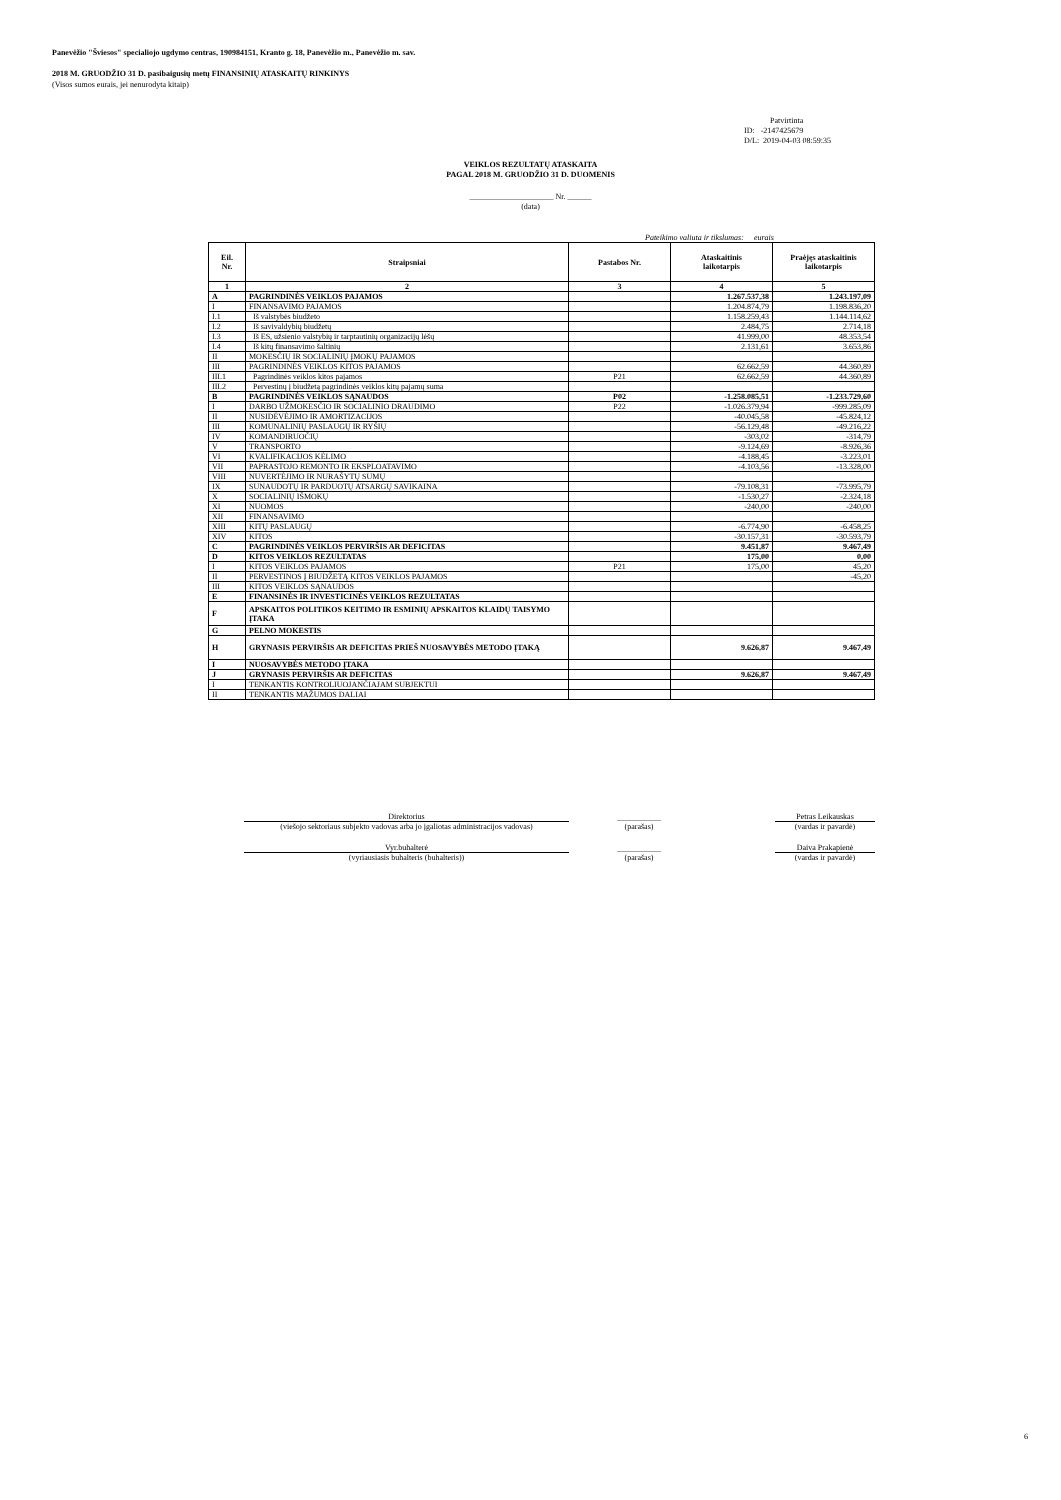Panevėžio "Šviesos" specialiojo ugdymo centras, 190984151, Kranto g. 18, Panevėžio m., Panevėžio m. sav.
2018 M. GRUODŽIO 31 D. pasibaigusių metų FINANSINIŲ ATASKAITŲ RINKINYS
(Visos sumos eurais, jei nenurodyta kitaip)
Patvirtinta
ID: -2147425679
D/L: 2019-04-03 08:59:35
VEIKLOS REZULTATŲ ATASKAITA
PAGAL 2018 M. GRUODŽIO 31 D. DUOMENIS
_____________________ Nr. ______
(data)
Pateikimo valiuta ir tikslumas: eurais
| Eil. Nr. | Straipsniai | Pastabos Nr. | Ataskaitinis laikotarpis | Praėjęs ataskaitinis laikotarpis |
| --- | --- | --- | --- | --- |
| 1 | 2 | 3 | 4 | 5 |
| A | PAGRINDINĖS VEIKLOS PAJAMOS | | 1.267.537,38 | 1.243.197,09 |
| I | FINANSAVIMO PAJAMOS | | 1.204.874,79 | 1.198.836,20 |
| I.1 | Iš valstybės biudžeto | | 1.158.259,43 | 1.144.114,62 |
| I.2 | Iš savivaldybių biudžetų | | 2.484,75 | 2.714,18 |
| I.3 | Iš ES, užsienio valstybių ir tarptautinių organizacijų lėšų | | 41.999,00 | 48.353,54 |
| I.4 | Iš kitų finansavimo šaltinių | | 2.131,61 | 3.653,86 |
| II | MOKESČIŲ IR SOCIALINIŲ ĮMOKŲ PAJAMOS | | | |
| III | PAGRINDINĖS VEIKLOS KITOS PAJAMOS | | 62.662,59 | 44.360,89 |
| III.1 | Pagrindinės veiklos kitos pajamos | P21 | 62.662,59 | 44.360,89 |
| III.2 | Pervestinų į biudžetą pagrindinės veiklos kitų pajamų suma | | | |
| B | PAGRINDINĖS VEIKLOS SĄNAUDOS | P02 | -1.258.085,51 | -1.233.729,60 |
| I | DARBO UŽMOKESČIO IR SOCIALINIO DRAUDIMO | P22 | -1.026.379,94 | -999.285,09 |
| II | NUSIDĖVĖJIMO IR AMORTIZACIJOS | | -40.045,58 | -45.824,12 |
| III | KOMUNALINIŲ PASLAUGŲ IR RYŠIŲ | | -56.129,48 | -49.216,22 |
| IV | KOMANDIRUOČIŲ | | -303,02 | -314,79 |
| V | TRANSPORTO | | -9.124,69 | -8.926,36 |
| VI | KVALIFIKACIJOS KĖLIMO | | -4.188,45 | -3.223,01 |
| VII | PAPRASTOJO REMONTO IR EKSPLOATAVIMO | | -4.103,56 | -13.328,00 |
| VIII | NUVERTĖJIMO IR NURAŠYTŲ SUMŲ | | | |
| IX | SUNAUDOTŲ IR PARDUOTŲ ATSARGŲ SAVIKAINA | | -79.108,31 | -73.995,79 |
| X | SOCIALINIŲ IŠMOKŲ | | -1.530,27 | -2.324,18 |
| XI | NUOMOS | | -240,00 | -240,00 |
| XII | FINANSAVIMO | | | |
| XIII | KITŲ PASLAUGŲ | | -6.774,90 | -6.458,25 |
| XIV | KITOS | | -30.157,31 | -30.593,79 |
| C | PAGRINDINĖS VEIKLOS PERVIRŠIS AR DEFICITAS | | 9.451,87 | 9.467,49 |
| D | KITOS VEIKLOS REZULTATAS | | 175,00 | 0,00 |
| I | KITOS VEIKLOS PAJAMOS | P21 | 175,00 | 45,20 |
| II | PERVESTINOS Į BIUDŽETĄ KITOS VEIKLOS PAJAMOS | | | -45,20 |
| III | KITOS VEIKLOS SĄNAUDOS | | | |
| E | FINANSINĖS IR INVESTICINĖS VEIKLOS REZULTATAS | | | |
| F | APSKAITOS POLITIKOS KEITIMO IR ESMINIŲ APSKAITOS KLAIDŲ TAISYMO ĮTAKA | | | |
| G | PELNO MOKESTIS | | | |
| H | GRYNASIS PERVIRŠIS AR DEFICITAS PRIEŠ NUOSAVYBĖS METODO ĮTAKĄ | | 9.626,87 | 9.467,49 |
| I | NUOSAVYBĖS METODO ĮTAKA | | | |
| J | GRYNASIS PERVIRŠIS AR DEFICITAS | | 9.626,87 | 9.467,49 |
| I | TENKANTIS KONTROLIUOJANČIAJAM SUBJEKTUI | | | |
| II | TENKANTIS MAŽUMOS DALIAI | | | |
Direktorius
(viešojo sektoriaus subjekto vadovas arba jo įgaliotas administracijos vadovas) ___________
(parašas) Petras Leikauskas
(vardas ir pavardė)
Vyr.buhalterė
(vyriausiasis buhalteris (buhalteris)) ___________
(parašas) Daiva Prakapienė
(vardas ir pavardė)
6